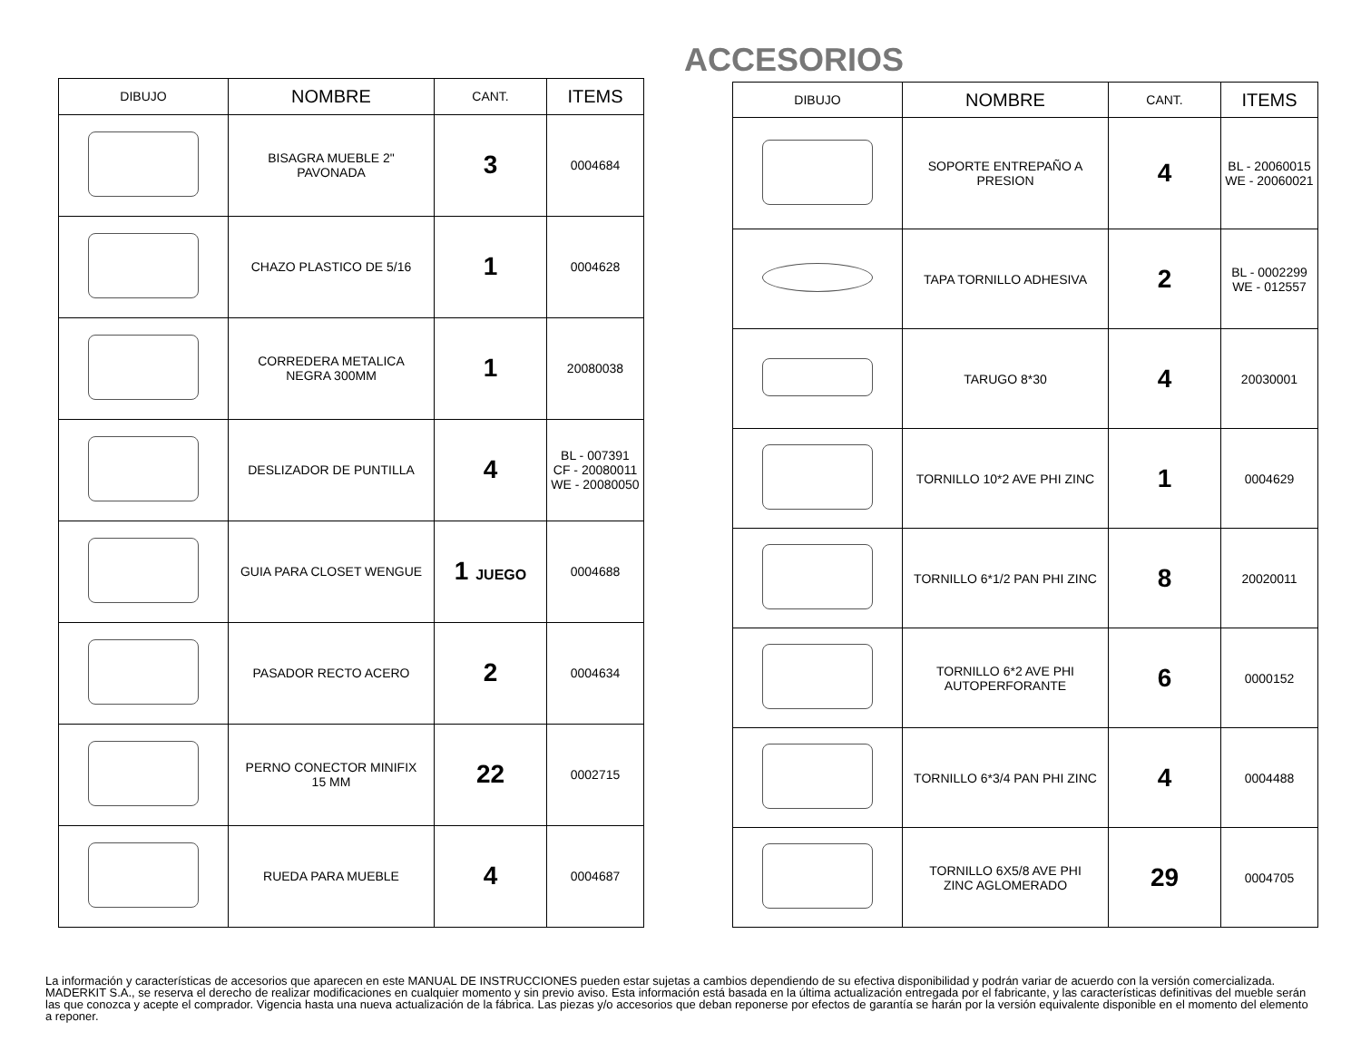ACCESORIOS
| DIBUJO | NOMBRE | CANT. | ITEMS |
| --- | --- | --- | --- |
| | BISAGRA MUEBLE 2" PAVONADA | 3 | 0004684 |
| | CHAZO PLASTICO DE 5/16 | 1 | 0004628 |
| | CORREDERA METALICA NEGRA 300MM | 1 | 20080038 |
| | DESLIZADOR DE PUNTILLA | 4 | BL - 007391 CF - 20080011 WE - 20080050 |
| | GUIA PARA CLOSET WENGUE | 1 JUEGO | 0004688 |
| | PASADOR RECTO ACERO | 2 | 0004634 |
| | PERNO CONECTOR MINIFIX 15 MM | 22 | 0002715 |
| | RUEDA PARA MUEBLE | 4 | 0004687 |
| DIBUJO | NOMBRE | CANT. | ITEMS |
| --- | --- | --- | --- |
| | SOPORTE ENTREPAÑO A PRESION | 4 | BL - 20060015 WE - 20060021 |
| | TAPA TORNILLO ADHESIVA | 2 | BL - 0002299 WE - 012557 |
| | TARUGO 8*30 | 4 | 20030001 |
| | TORNILLO 10*2 AVE PHI ZINC | 1 | 0004629 |
| | TORNILLO 6*1/2 PAN PHI ZINC | 8 | 20020011 |
| | TORNILLO 6*2 AVE PHI AUTOPERFORANTE | 6 | 0000152 |
| | TORNILLO 6*3/4 PAN PHI ZINC | 4 | 0004488 |
| | TORNILLO 6X5/8 AVE PHI ZINC AGLOMERADO | 29 | 0004705 |
La información y características de accesorios que aparecen en este MANUAL DE INSTRUCCIONES pueden estar sujetas a cambios dependiendo de su efectiva disponibilidad y podrán variar de acuerdo con la versión comercializada. MADERKIT S.A., se reserva el derecho de realizar modificaciones en cualquier momento y sin previo aviso. Esta información está basada en la última actualización entregada por el fabricante, y las características definitivas del mueble serán las que conozca y acepte el comprador. Vigencia hasta una nueva actualización de la fábrica. Las piezas y/o accesorios que deban reponerse por efectos de garantía se harán por la versión equivalente disponible en el momento del elemento a reponer.